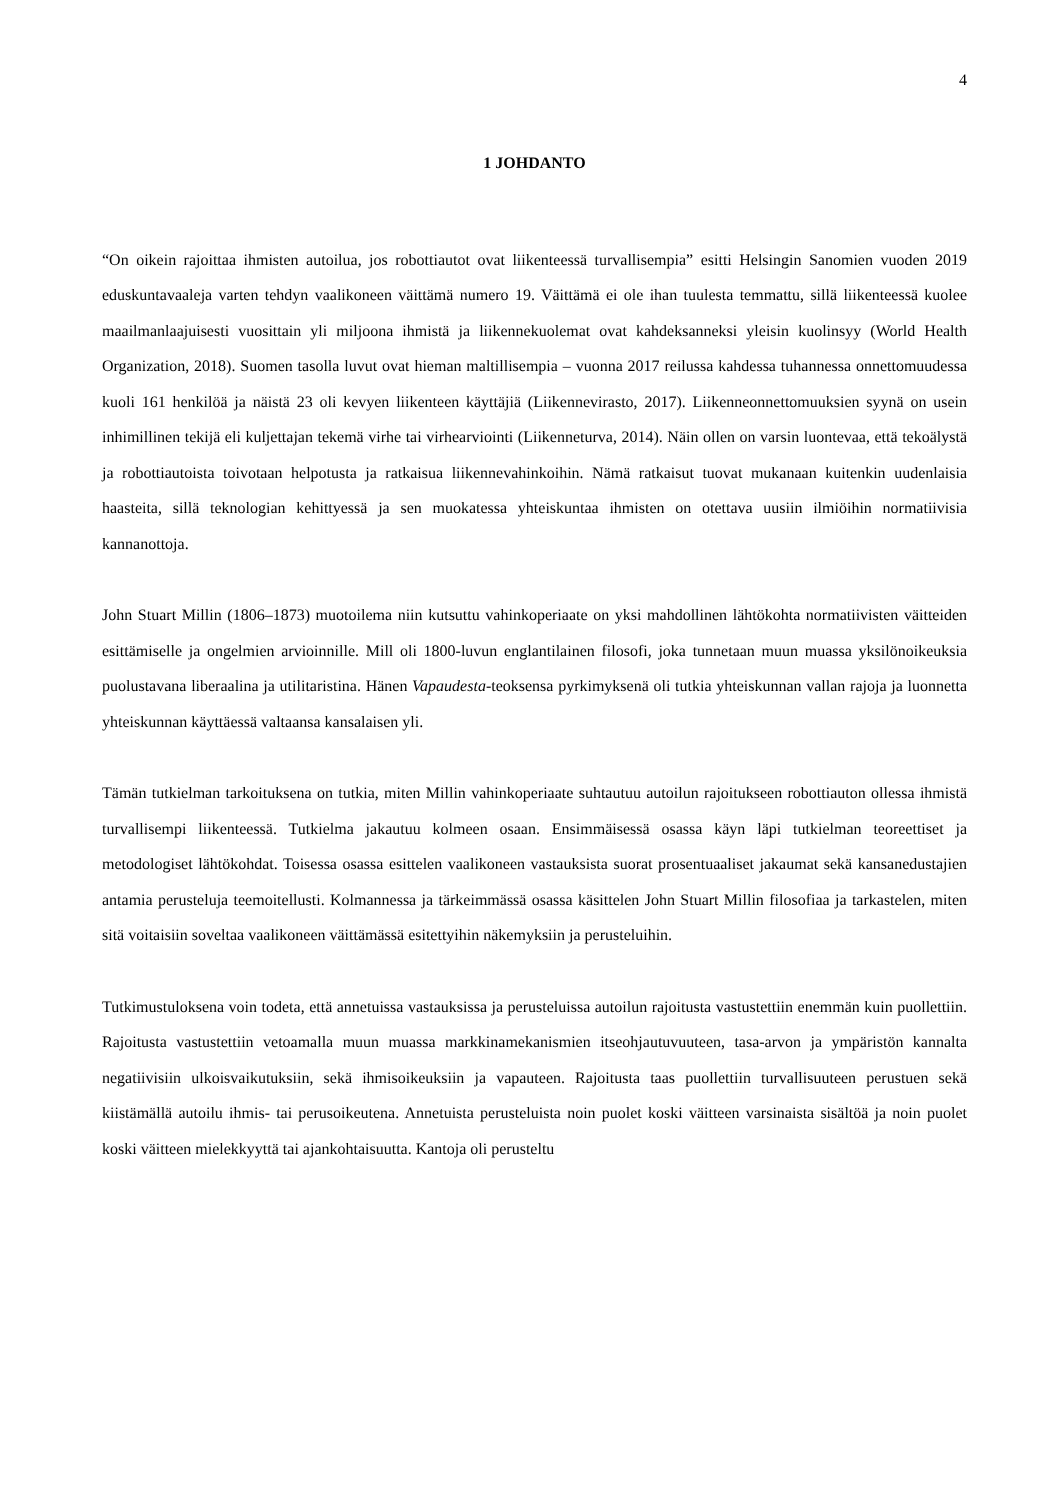4
1 JOHDANTO
“On oikein rajoittaa ihmisten autoilua, jos robottiautot ovat liikenteessä turvallisempia” esitti Helsingin Sanomien vuoden 2019 eduskuntavaaleja varten tehdyn vaalikoneen väittämä numero 19. Väittämä ei ole ihan tuulesta temmattu, sillä liikenteessä kuolee maailmanlaajuisesti vuosittain yli miljoona ihmistä ja liikennekuolemat ovat kahdeksanneksi yleisin kuolinsyy (World Health Organization, 2018). Suomen tasolla luvut ovat hieman maltillisempia – vuonna 2017 reilussa kahdessa tuhannessa onnettomuudessa kuoli 161 henkilöä ja näistä 23 oli kevyen liikenteen käyttäjiä (Liikennevirasto, 2017). Liikenneonnettomuuksien syynä on usein inhimillinen tekijä eli kuljettajan tekemä virhe tai virhearviointi (Liikenneturva, 2014). Näin ollen on varsin luontevaa, että tekoälystä ja robottiautoista toivotaan helpotusta ja ratkaisua liikennevahinkoihin. Nämä ratkaisut tuovat mukanaan kuitenkin uudenlaisia haasteita, sillä teknologian kehittyessä ja sen muokatessa yhteiskuntaa ihmisten on otettava uusiin ilmiöihin normatiivisia kannanottoja.
John Stuart Millin (1806–1873) muotoilema niin kutsuttu vahinkoperiaate on yksi mahdollinen lähtökohta normatiivisten väitteiden esittämiselle ja ongelmien arvioinnille. Mill oli 1800-luvun englantilainen filosofi, joka tunnetaan muun muassa yksilönoikeuksia puolustavana liberaalina ja utilitaristina. Hänen Vapaudesta-teoksensa pyrkimyksenä oli tutkia yhteiskunnan vallan rajoja ja luonnetta yhteiskunnan käyttäessä valtaansa kansalaisen yli.
Tämän tutkielman tarkoituksena on tutkia, miten Millin vahinkoperiaate suhtautuu autoilun rajoitukseen robottiauton ollessa ihmistä turvallisempi liikenteessä. Tutkielma jakautuu kolmeen osaan. Ensimmäisessä osassa käyn läpi tutkielman teoreettiset ja metodologiset lähtökohdat. Toisessa osassa esittelen vaalikoneen vastauksista suorat prosentuaaliset jakaumat sekä kansanedustajien antamia perusteluja teemoitellusti. Kolmannessa ja tärkeimmässä osassa käsittelen John Stuart Millin filosofiaa ja tarkastelen, miten sitä voitaisiin soveltaa vaalikoneen väittämässä esitettyihin näkemyksiin ja perusteluihin.
Tutkimustuloksena voin todeta, että annetuissa vastauksissa ja perusteluissa autoilun rajoitusta vastustettiin enemmän kuin puollettiin. Rajoitusta vastustettiin vetoamalla muun muassa markkinamekanismien itseohjautuvuuteen, tasa-arvon ja ympäristön kannalta negatiivisiin ulkoisvaikutuksiin, sekä ihmisoikeuksiin ja vapauteen. Rajoitusta taas puollettiin turvallisuuteen perustuen sekä kiistämällä autoilu ihmis- tai perusoikeutena. Annetuista perusteluista noin puolet koski väitteen varsinaista sisältöä ja noin puolet koski väitteen mielekkyyttä tai ajankohtaisuutta. Kantoja oli perusteltu